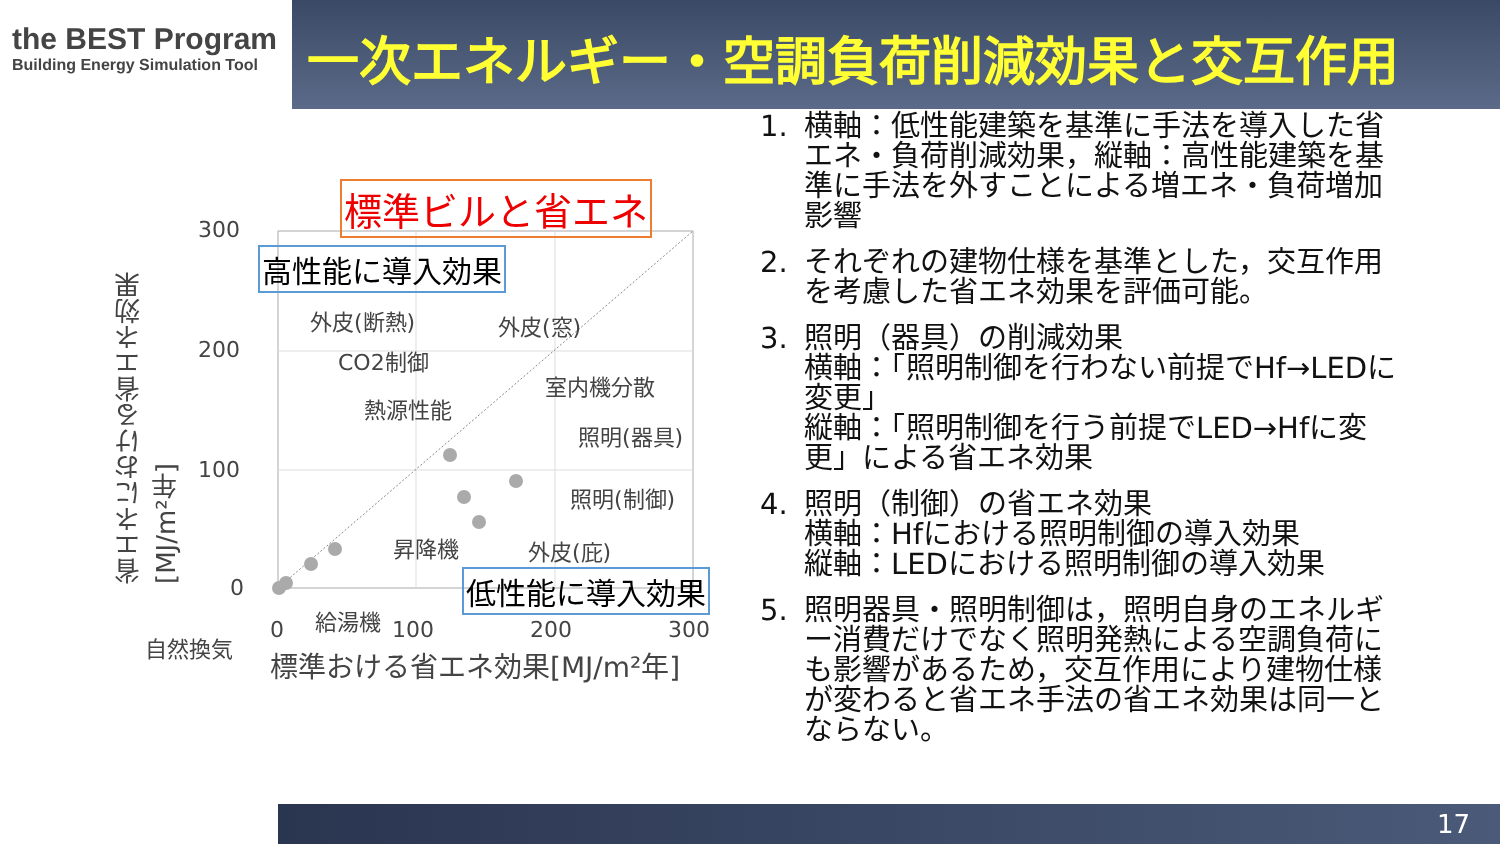the BEST Program
Building Energy Simulation Tool
一次エネルギー・空調負荷削減効果と交互作用
標準ビルと省エネ
高性能に導入効果
低性能に導入効果
300
200
100
0
0 100 200 300
標準おける省エネ効果[MJ/m²年]
省エネにおける省エネ効果 [MJ/m²年]
外皮(断熱) 外皮(窓)
CO2制御
室内機分散
熱源性能
照明(器具)
照明(制御)
昇降機 外皮(庇)
給湯機
自然換気
1. 横軸：低性能建築を基準に手法を導入した省エネ・負荷削減効果，縦軸：高性能建築を基準に手法を外すことによる増エネ・負荷増加影響
2. それぞれの建物仕様を基準とした，交互作用を考慮した省エネ効果を評価可能。
3. 照明（器具）の削減効果
横軸：「照明制御を行わない前提でHf→LEDに変更」
縦軸：「照明制御を行う前提でLED→Hfに変更」による省エネ効果
4. 照明（制御）の省エネ効果
横軸：Hfにおける照明制御の導入効果
縦軸：LEDにおける照明制御の導入効果
5. 照明器具・照明制御は，照明自身のエネルギー消費だけでなく照明発熱による空調負荷にも影響があるため，交互作用により建物仕様が変わると省エネ手法の省エネ効果は同一とならない。
17